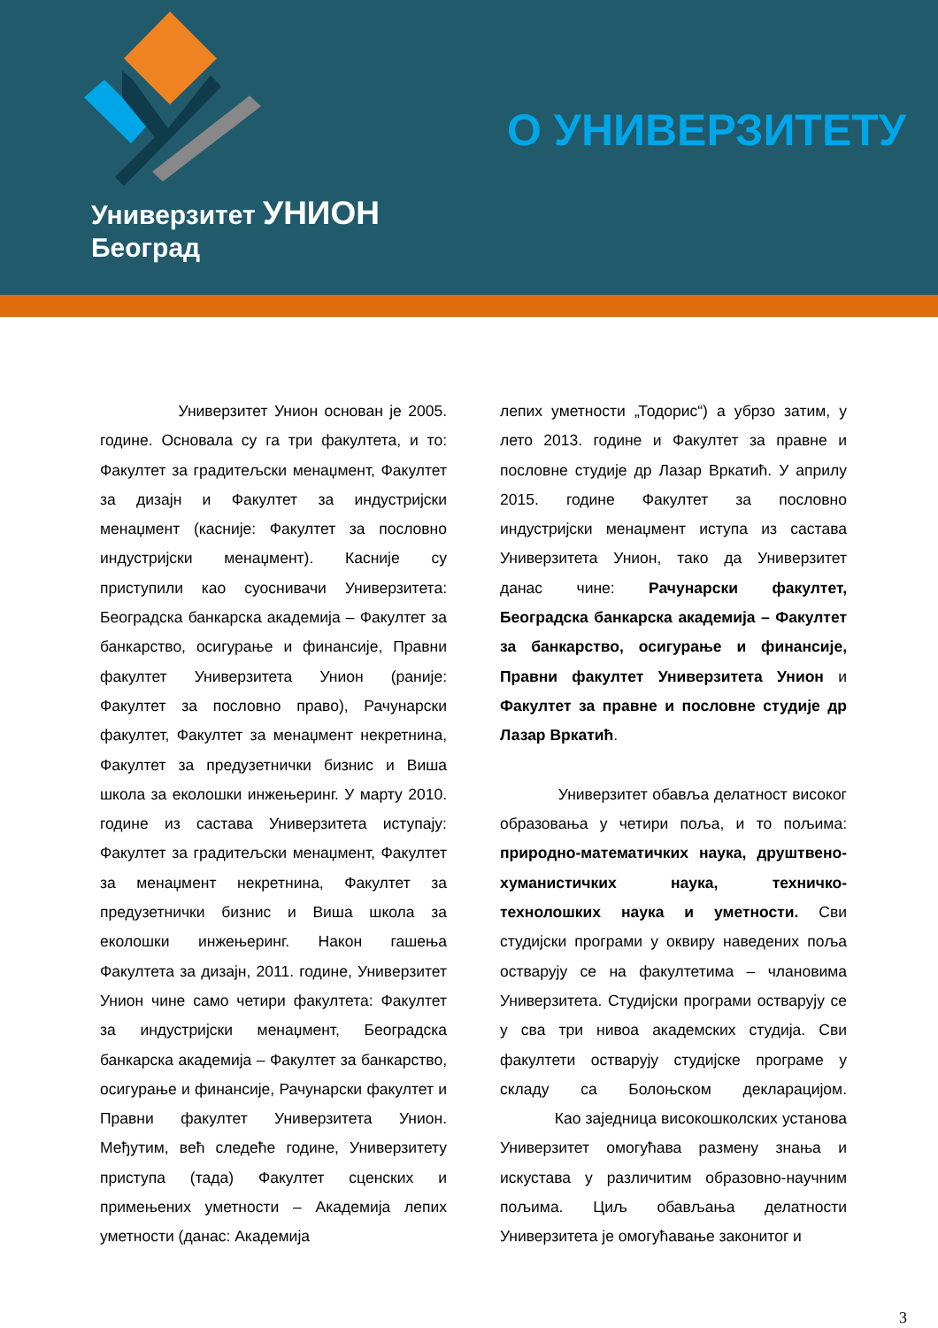Универзитет УНИОН
Београд
О УНИВЕРЗИТЕТУ
Универзитет Унион основан је 2005. године. Основала су га три факултета, и то: Факултет за градитељски менаџмент, Факултет за дизајн и Факултет за индустријски менаџмент (касније: Факултет за пословно индустријски менаџмент). Касније су приступили као суоснивачи Универзитета: Београдска банкарска академија – Факултет за банкарство, осигурање и финансије, Правни факултет Универзитета Унион (раније: Факултет за пословно право), Рачунарски факултет, Факултет за менаџмент некретнина, Факултет за предузетнички бизнис и Виша школа за еколошки инжењеринг. У марту 2010. године из састава Универзитета иступају: Факултет за градитељски менаџмент, Факултет за менаџмент некретнина, Факултет за предузетнички бизнис и Виша школа за еколошки инжењеринг. Након гашења Факултета за дизајн, 2011. године, Универзитет Унион чине само четири факултета: Факултет за индустријски менаџмент, Београдска банкарска академија – Факултет за банкарство, осигурање и финансије, Рачунарски факултет и Правни факултет Универзитета Унион. Међутим, већ следеће године, Универзитету приступа (тада) Факултет сценских и примењених уметности – Академија лепих уметности (данас: Академија
лепих уметности „Тодорис“) а убрзо затим, у лето 2013. године и Факултет за правне и пословне студије др Лазар Вркатић. У априлу 2015. године Факултет за пословно индустријски менаџмент иступа из састава Универзитета Унион, тако да Универзитет данас чине: Рачунарски факултет, Београдска банкарска академија – Факултет за банкарство, осигурање и финансије, Правни факултет Универзитета Унион и Факултет за правне и пословне студије др Лазар Вркатић.
Универзитет обавља делатност високог образовања у четири поља, и то пољима: природно-математичких наука, друштвено-хуманистичких наука, техничко-технолошких наука и уметности. Сви студијски програми у оквиру наведених поља остварују се на факултетима – члановима Универзитета. Студијски програми остварују се у сва три нивоа академских студија. Сви факултети остварују студијске програме у складу са Болоњском декларацијом. Као заједница високошколских установа Универзитет омогућава размену знања и искустава у различитим образовно-научним пољима. Циљ обављања делатности Универзитета је омогућавање законитог и
3